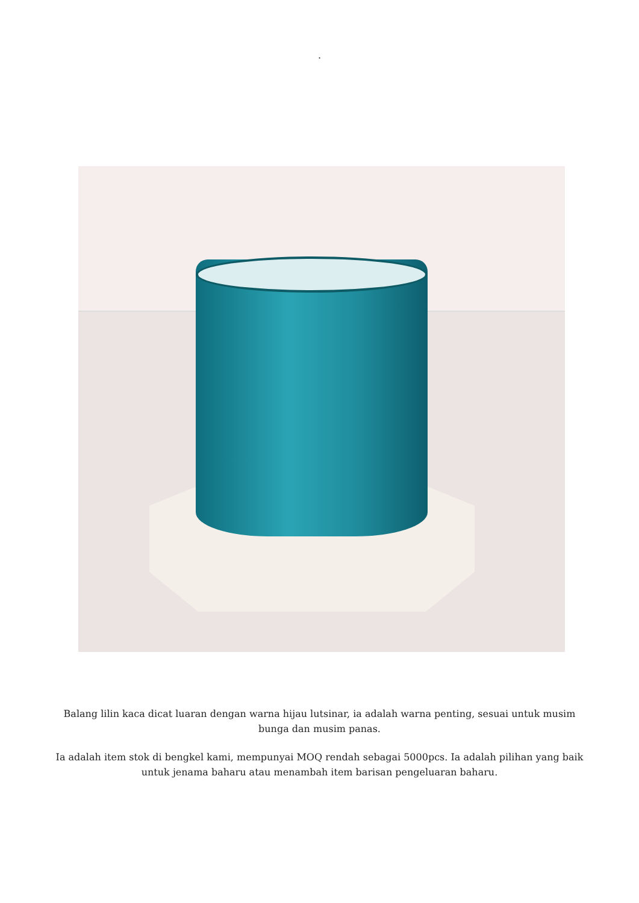.
Balang lilin kaca dicat luaran dengan warna hijau lutsinar, ia adalah warna penting, sesuai untuk musim bunga dan musim panas.
Ia adalah item stok di bengkel kami, mempunyai MOQ rendah sebagai 5000pcs. Ia adalah pilihan yang baik untuk jenama baharu atau menambah item barisan pengeluaran baharu.